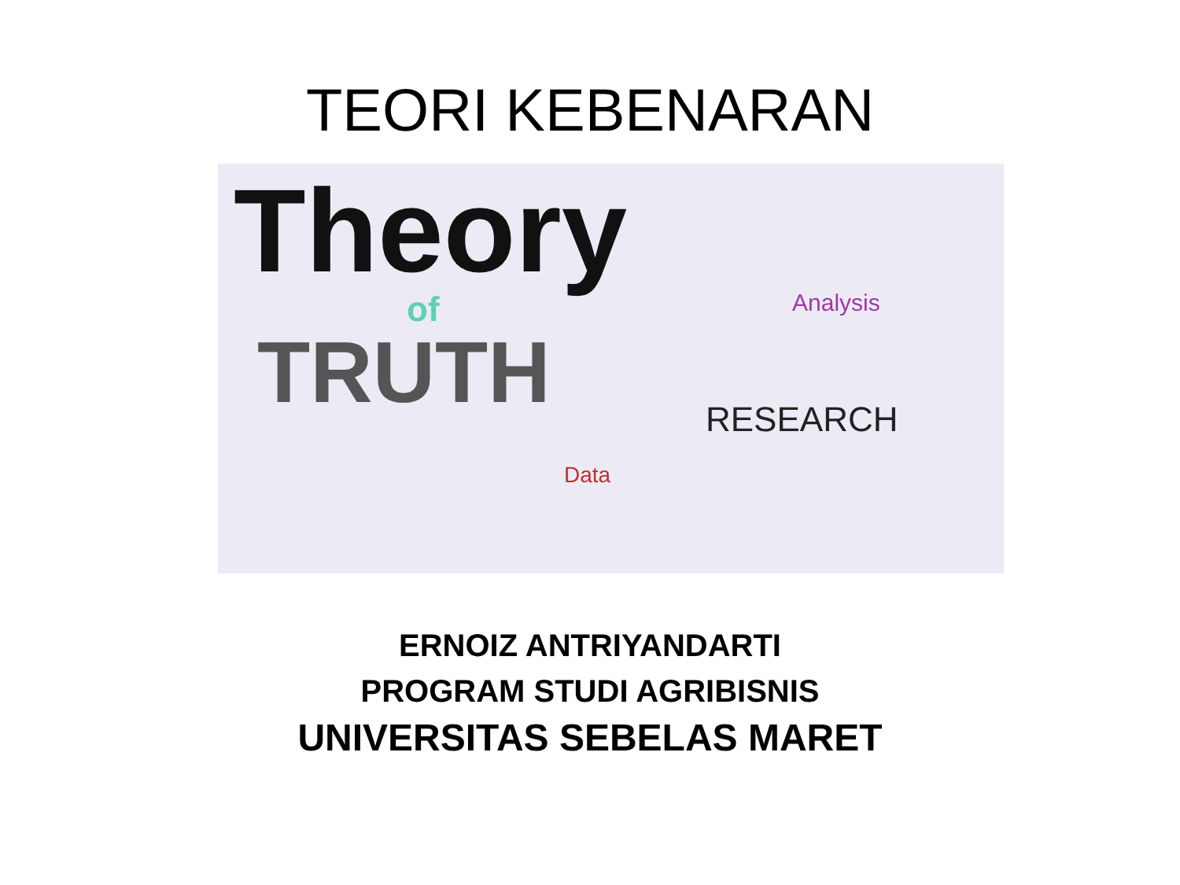TEORI KEBENARAN
Theory
of
TRUTH
Analysis
RESEARCH
Data
ERNOIZ ANTRIYANDARTI
PROGRAM STUDI AGRIBISNIS
UNIVERSITAS SEBELAS MARET